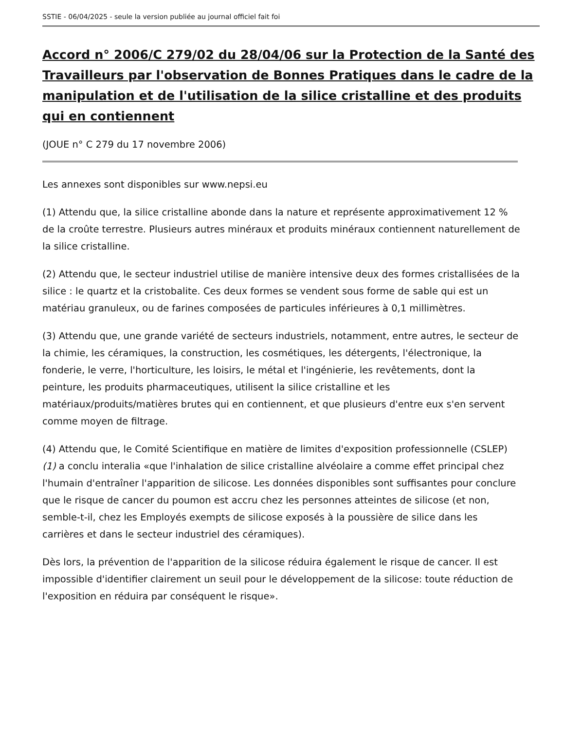SSTIE - 06/04/2025 - seule la version publiée au journal officiel fait foi
Accord n° 2006/C 279/02 du 28/04/06 sur la Protection de la Santé des Travailleurs par l'observation de Bonnes Pratiques dans le cadre de la manipulation et de l'utilisation de la silice cristalline et des produits qui en contiennent
(JOUE n° C 279 du 17 novembre 2006)
Les annexes sont disponibles sur www.nepsi.eu
(1) Attendu que, la silice cristalline abonde dans la nature et représente approximativement 12 % de la croûte terrestre. Plusieurs autres minéraux et produits minéraux contiennent naturellement de la silice cristalline.
(2) Attendu que, le secteur industriel utilise de manière intensive deux des formes cristallisées de la silice : le quartz et la cristobalite. Ces deux formes se vendent sous forme de sable qui est un matériau granuleux, ou de farines composées de particules inférieures à 0,1 millimètres.
(3) Attendu que, une grande variété de secteurs industriels, notamment, entre autres, le secteur de la chimie, les céramiques, la construction, les cosmétiques, les détergents, l'électronique, la fonderie, le verre, l'horticulture, les loisirs, le métal et l'ingénierie, les revêtements, dont la peinture, les produits pharmaceutiques, utilisent la silice cristalline et les matériaux/produits/matières brutes qui en contiennent, et que plusieurs d'entre eux s'en servent comme moyen de filtrage.
(4) Attendu que, le Comité Scientifique en matière de limites d'exposition professionnelle (CSLEP) (1) a conclu interalia «que l'inhalation de silice cristalline alvéolaire a comme effet principal chez l'humain d'entraîner l'apparition de silicose. Les données disponibles sont suffisantes pour conclure que le risque de cancer du poumon est accru chez les personnes atteintes de silicose (et non, semble-t-il, chez les Employés exempts de silicose exposés à la poussière de silice dans les carrières et dans le secteur industriel des céramiques).
Dès lors, la prévention de l'apparition de la silicose réduira également le risque de cancer. Il est impossible d'identifier clairement un seuil pour le développement de la silicose: toute réduction de l'exposition en réduira par conséquent le risque».